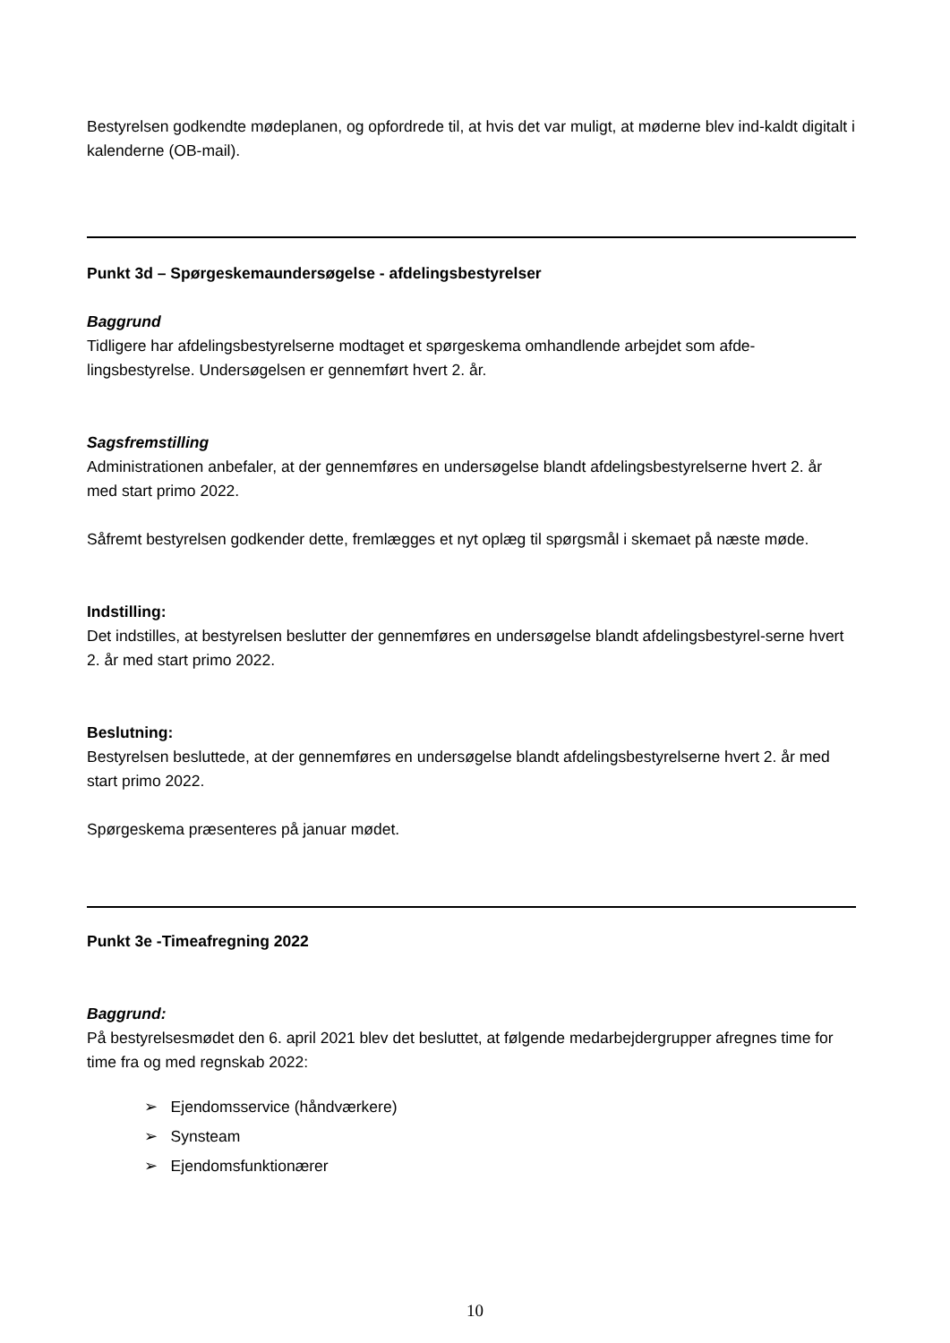Bestyrelsen godkendte mødeplanen, og opfordrede til, at hvis det var muligt, at møderne blev ind-kaldt digitalt i kalenderne (OB-mail).
Punkt 3d – Spørgeskemaundersøgelse - afdelingsbestyrelser
Baggrund
Tidligere har afdelingsbestyrelserne modtaget et spørgeskema omhandlende arbejdet som afde-lingsbestyrelse. Undersøgelsen er gennemført hvert 2. år.
Sagsfremstilling
Administrationen anbefaler, at der gennemføres en undersøgelse blandt afdelingsbestyrelserne hvert 2. år med start primo 2022.
Såfremt bestyrelsen godkender dette, fremlægges et nyt oplæg til spørgsmål i skemaet på næste møde.
Indstilling:
Det indstilles, at bestyrelsen beslutter der gennemføres en undersøgelse blandt afdelingsbestyrel-serne hvert 2. år med start primo 2022.
Beslutning:
Bestyrelsen besluttede, at der gennemføres en undersøgelse blandt afdelingsbestyrelserne hvert 2. år med start primo 2022.
Spørgeskema præsenteres på januar mødet.
Punkt 3e -Timeafregning 2022
Baggrund:
På bestyrelsesmødet den 6. april 2021 blev det besluttet, at følgende medarbejdergrupper afregnes time for time fra og med regnskab 2022:
➢ Ejendomsservice (håndværkere)
➢ Synsteam
➢ Ejendomsfunktionærer
10